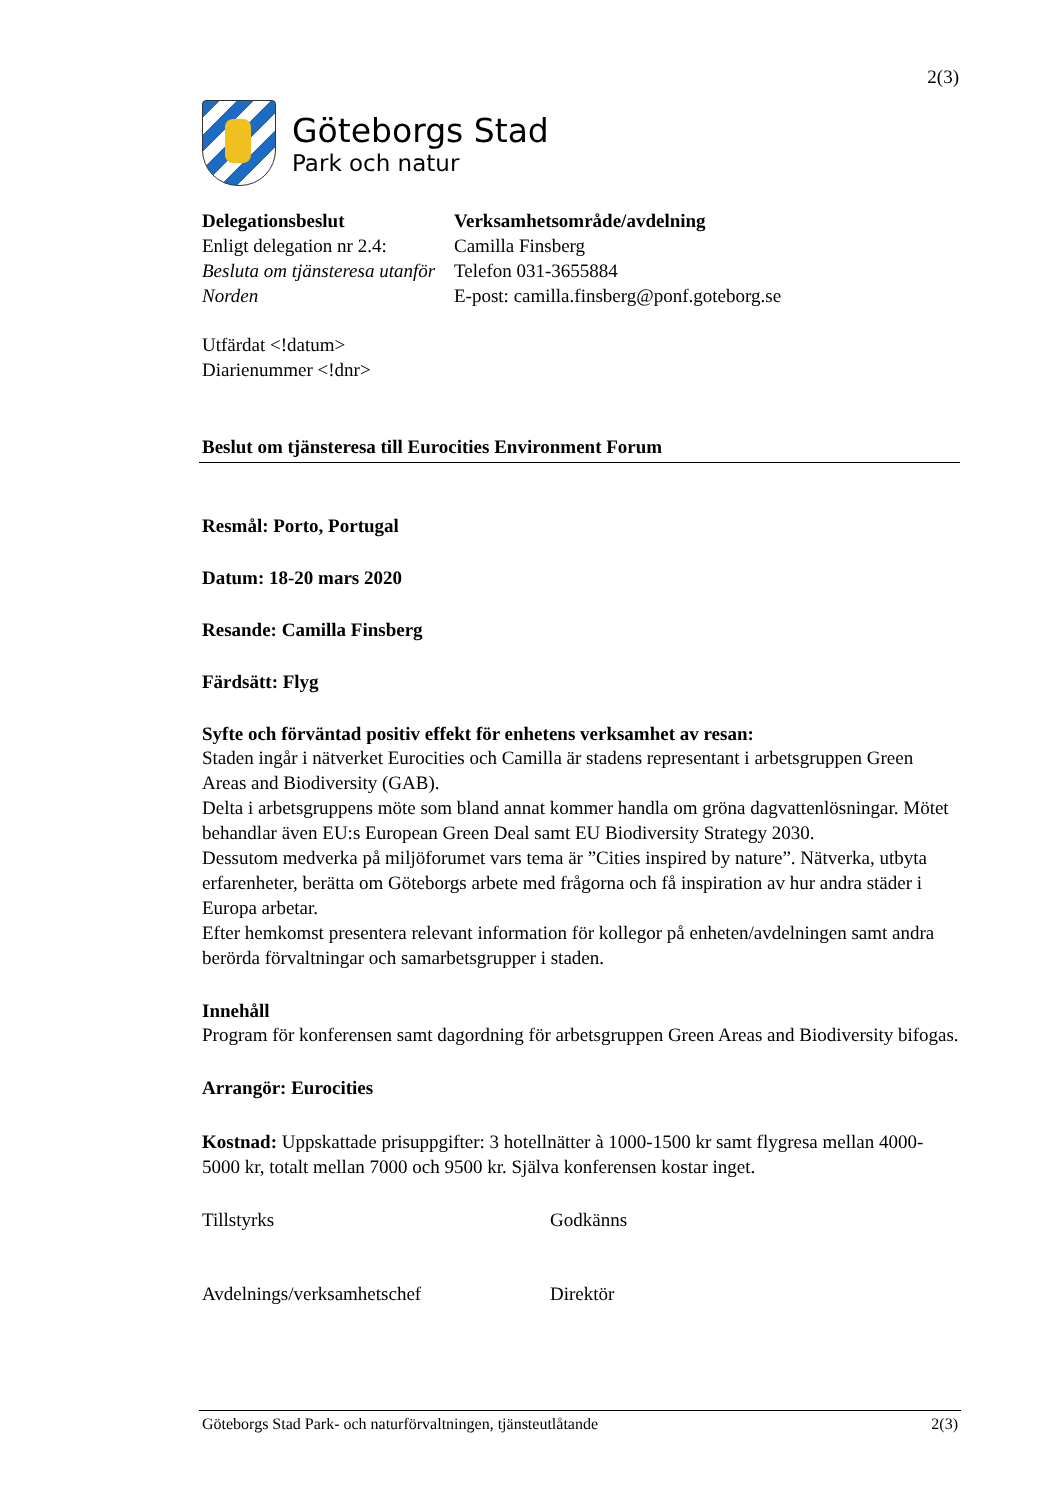2(3)
Göteborgs Stad
Park och natur
Delegationsbeslut
Enligt delegation nr 2.4:
Besluta om tjänsteresa utanför Norden
Verksamhetsområde/avdelning
Camilla Finsberg
Telefon 031-3655884
E-post: camilla.finsberg@ponf.goteborg.se
Utfärdat <!datum>
Diarienummer <!dnr>
Beslut om tjänsteresa till Eurocities Environment Forum
Resmål: Porto, Portugal
Datum: 18-20 mars 2020
Resande: Camilla Finsberg
Färdsätt: Flyg
Syfte och förväntad positiv effekt för enhetens verksamhet av resan:
Staden ingår i nätverket Eurocities och Camilla är stadens representant i arbetsgruppen Green Areas and Biodiversity (GAB).
Delta i arbetsgruppens möte som bland annat kommer handla om gröna dagvattenlösningar. Mötet behandlar även EU:s European Green Deal samt EU Biodiversity Strategy 2030.
Dessutom medverka på miljöforumet vars tema är ”Cities inspired by nature”. Nätverka, utbyta erfarenheter, berätta om Göteborgs arbete med frågorna och få inspiration av hur andra städer i Europa arbetar.
Efter hemkomst presentera relevant information för kollegor på enheten/avdelningen samt andra berörda förvaltningar och samarbetsgrupper i staden.
Innehåll
Program för konferensen samt dagordning för arbetsgruppen Green Areas and Biodiversity bifogas.
Arrangör: Eurocities
Kostnad: Uppskattade prisuppgifter: 3 hotellnätter à 1000-1500 kr samt flygresa mellan 4000-5000 kr, totalt mellan 7000 och 9500 kr. Själva konferensen kostar inget.
Tillstyrks Godkänns
Avdelnings/verksamhetschef Direktör
Göteborgs Stad Park- och naturförvaltningen, tjänsteutlåtande 2(3)